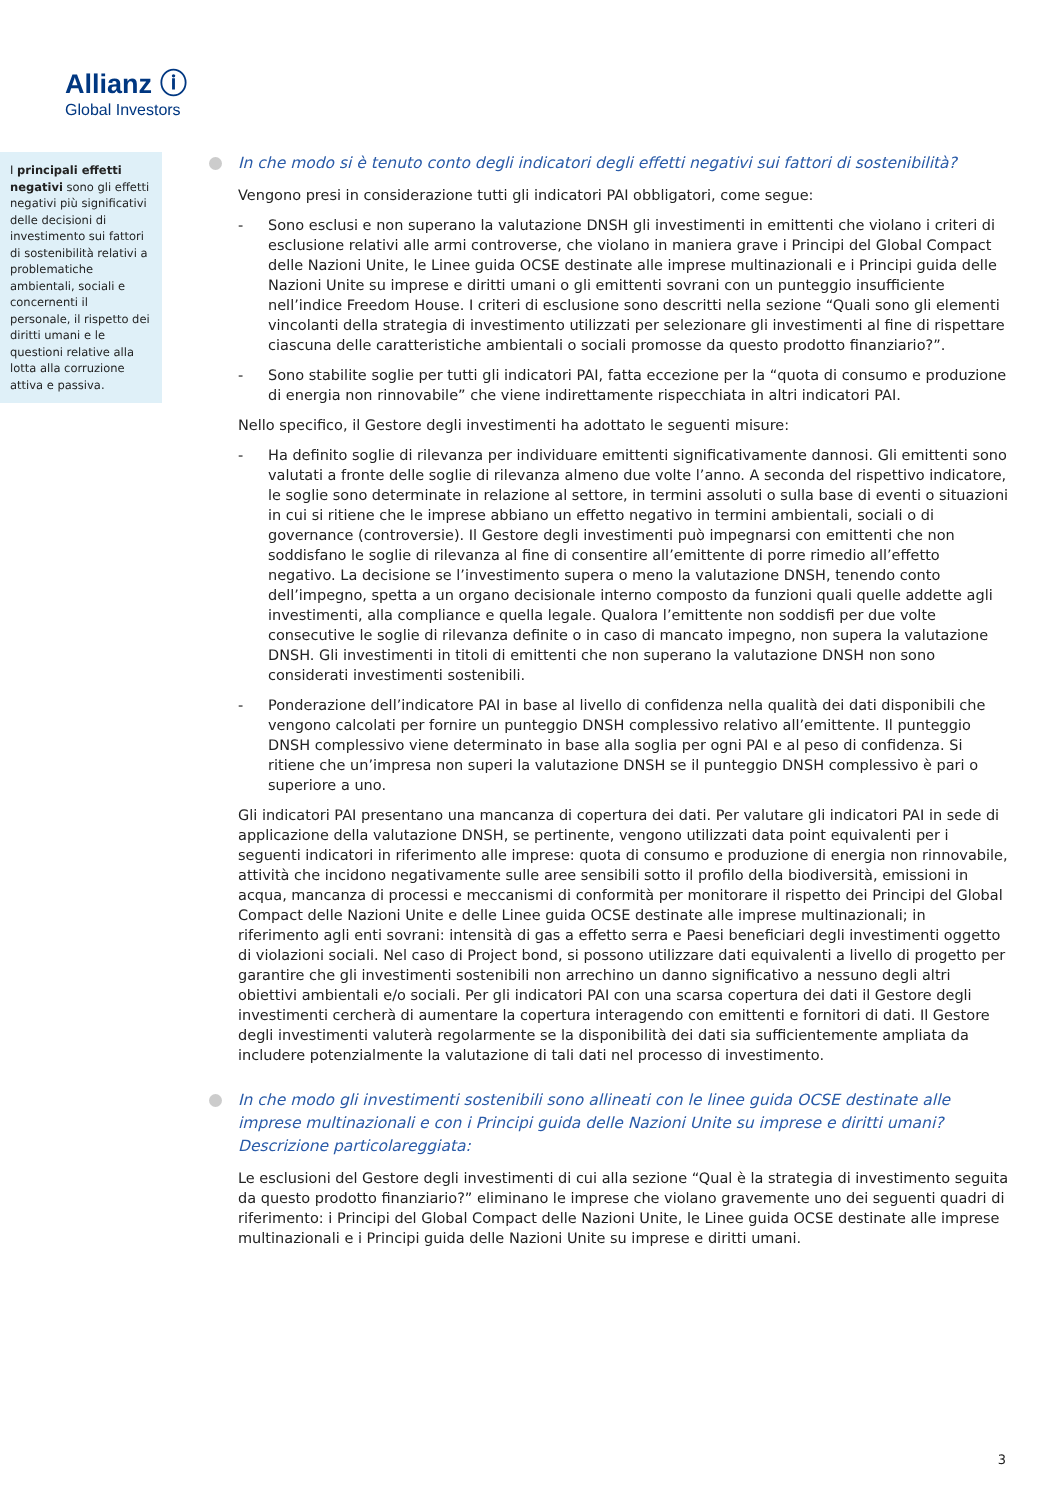Allianz ⓘ
Global Investors
I principali effetti negativi sono gli effetti negativi più significativi delle decisioni di investimento sui fattori di sostenibilità relativi a problematiche ambientali, sociali e concernenti il personale, il rispetto dei diritti umani e le questioni relative alla lotta alla corruzione attiva e passiva.
In che modo si è tenuto conto degli indicatori degli effetti negativi sui fattori di sostenibilità?
Vengono presi in considerazione tutti gli indicatori PAI obbligatori, come segue:
- Sono esclusi e non superano la valutazione DNSH gli investimenti in emittenti che violano i criteri di esclusione relativi alle armi controverse, che violano in maniera grave i Principi del Global Compact delle Nazioni Unite, le Linee guida OCSE destinate alle imprese multinazionali e i Principi guida delle Nazioni Unite su imprese e diritti umani o gli emittenti sovrani con un punteggio insufficiente nell’indice Freedom House. I criteri di esclusione sono descritti nella sezione “Quali sono gli elementi vincolanti della strategia di investimento utilizzati per selezionare gli investimenti al fine di rispettare ciascuna delle caratteristiche ambientali o sociali promosse da questo prodotto finanziario?”.
- Sono stabilite soglie per tutti gli indicatori PAI, fatta eccezione per la “quota di consumo e produzione di energia non rinnovabile” che viene indirettamente rispecchiata in altri indicatori PAI.
Nello specifico, il Gestore degli investimenti ha adottato le seguenti misure:
- Ha definito soglie di rilevanza per individuare emittenti significativamente dannosi. Gli emittenti sono valutati a fronte delle soglie di rilevanza almeno due volte l’anno. A seconda del rispettivo indicatore, le soglie sono determinate in relazione al settore, in termini assoluti o sulla base di eventi o situazioni in cui si ritiene che le imprese abbiano un effetto negativo in termini ambientali, sociali o di governance (controversie). Il Gestore degli investimenti può impegnarsi con emittenti che non soddisfano le soglie di rilevanza al fine di consentire all’emittente di porre rimedio all’effetto negativo. La decisione se l’investimento supera o meno la valutazione DNSH, tenendo conto dell’impegno, spetta a un organo decisionale interno composto da funzioni quali quelle addette agli investimenti, alla compliance e quella legale. Qualora l’emittente non soddisfi per due volte consecutive le soglie di rilevanza definite o in caso di mancato impegno, non supera la valutazione DNSH. Gli investimenti in titoli di emittenti che non superano la valutazione DNSH non sono considerati investimenti sostenibili.
- Ponderazione dell’indicatore PAI in base al livello di confidenza nella qualità dei dati disponibili che vengono calcolati per fornire un punteggio DNSH complessivo relativo all’emittente. Il punteggio DNSH complessivo viene determinato in base alla soglia per ogni PAI e al peso di confidenza. Si ritiene che un’impresa non superi la valutazione DNSH se il punteggio DNSH complessivo è pari o superiore a uno.
Gli indicatori PAI presentano una mancanza di copertura dei dati. Per valutare gli indicatori PAI in sede di applicazione della valutazione DNSH, se pertinente, vengono utilizzati data point equivalenti per i seguenti indicatori in riferimento alle imprese: quota di consumo e produzione di energia non rinnovabile, attività che incidono negativamente sulle aree sensibili sotto il profilo della biodiversità, emissioni in acqua, mancanza di processi e meccanismi di conformità per monitorare il rispetto dei Principi del Global Compact delle Nazioni Unite e delle Linee guida OCSE destinate alle imprese multinazionali; in riferimento agli enti sovrani: intensità di gas a effetto serra e Paesi beneficiari degli investimenti oggetto di violazioni sociali. Nel caso di Project bond, si possono utilizzare dati equivalenti a livello di progetto per garantire che gli investimenti sostenibili non arrechino un danno significativo a nessuno degli altri obiettivi ambientali e/o sociali. Per gli indicatori PAI con una scarsa copertura dei dati il Gestore degli investimenti cercherà di aumentare la copertura interagendo con emittenti e fornitori di dati. Il Gestore degli investimenti valuterà regolarmente se la disponibilità dei dati sia sufficientemente ampliata da includere potenzialmente la valutazione di tali dati nel processo di investimento.
In che modo gli investimenti sostenibili sono allineati con le linee guida OCSE destinate alle imprese multinazionali e con i Principi guida delle Nazioni Unite su imprese e diritti umani? Descrizione particolareggiata:
Le esclusioni del Gestore degli investimenti di cui alla sezione “Qual è la strategia di investimento seguita da questo prodotto finanziario?” eliminano le imprese che violano gravemente uno dei seguenti quadri di riferimento: i Principi del Global Compact delle Nazioni Unite, le Linee guida OCSE destinate alle imprese multinazionali e i Principi guida delle Nazioni Unite su imprese e diritti umani.
3